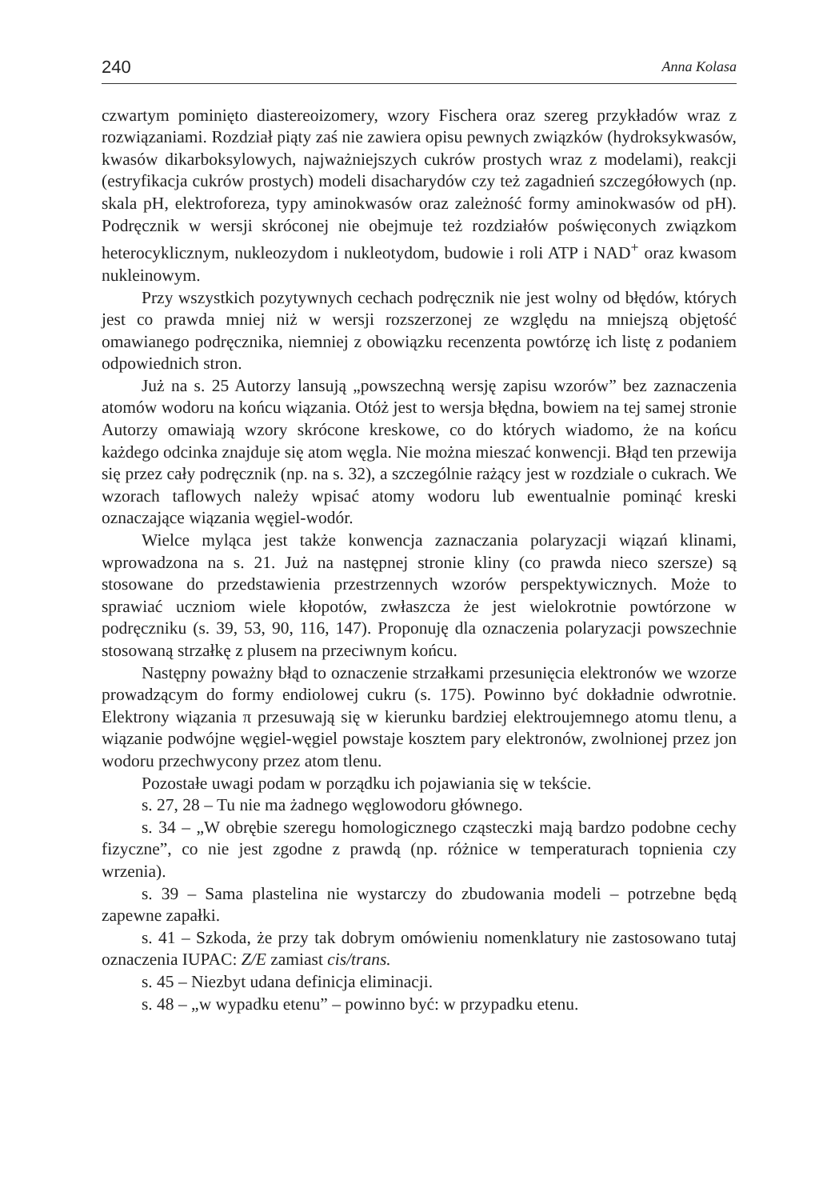240 Anna Kolasa
czwartym pominięto diastereoizomery, wzory Fischera oraz szereg przykładów wraz z rozwiązaniami. Rozdział piąty zaś nie zawiera opisu pewnych związków (hydroksykwasów, kwasów dikarboksylowych, najważniejszych cukrów prostych wraz z modelami), reakcji (estryfikacja cukrów prostych) modeli disacharydów czy też zagadnień szczegółowych (np. skala pH, elektroforeza, typy aminokwasów oraz zależność formy aminokwasów od pH). Podręcznik w wersji skróconej nie obejmuje też rozdziałów poświęconych związkom heterocyklicznym, nukleozydom i nukleotydom, budowie i roli ATP i NAD<sup>+</sup> oraz kwasom nukleinowym.
Przy wszystkich pozytywnych cechach podręcznik nie jest wolny od błędów, których jest co prawda mniej niż w wersji rozszerzonej ze względu na mniejszą objętość omawianego podręcznika, niemniej z obowiązku recenzenta powtórzę ich listę z podaniem odpowiednich stron.
Już na s. 25 Autorzy lansują „powszechną wersję zapisu wzorów” bez zaznaczenia atomów wodoru na końcu wiązania. Otóż jest to wersja błędna, bowiem na tej samej stronie Autorzy omawiają wzory skrócone kreskowe, co do których wiadomo, że na końcu każdego odcinka znajduje się atom węgla. Nie można mieszać konwencji. Błąd ten przewija się przez cały podręcznik (np. na s. 32), a szczególnie rażący jest w rozdziale o cukrach. We wzorach taflowych należy wpisać atomy wodoru lub ewentualnie pominąć kreski oznaczające wiązania węgiel-wodór.
Wielce myląca jest także konwencja zaznaczania polaryzacji wiązań klinami, wprowadzona na s. 21. Już na następnej stronie kliny (co prawda nieco szersze) są stosowane do przedstawienia przestrzennych wzorów perspektywicznych. Może to sprawiać uczniom wiele kłopotów, zwłaszcza że jest wielokrotnie powtórzone w podręczniku (s. 39, 53, 90, 116, 147). Proponuję dla oznaczenia polaryzacji powszechnie stosowaną strzałkę z plusem na przeciwnym końcu.
Następny poważny błąd to oznaczenie strzałkami przesunięcia elektronów we wzorze prowadzącym do formy endiolowej cukru (s. 175). Powinno być dokładnie odwrotnie. Elektrony wiązania π przesuwają się w kierunku bardziej elektroujemnego atomu tlenu, a wiązanie podwójne węgiel-węgiel powstaje kosztem pary elektronów, zwolnionej przez jon wodoru przechwycony przez atom tlenu.
Pozostałe uwagi podam w porządku ich pojawiania się w tekście.
s. 27, 28 – Tu nie ma żadnego węglowodoru głównego.
s. 34 – „W obrębie szeregu homologicznego cząsteczki mają bardzo podobne cechy fizyczne”, co nie jest zgodne z prawdą (np. różnice w temperaturach topnienia czy wrzenia).
s. 39 – Sama plastelina nie wystarczy do zbudowania modeli – potrzebne będą zapewne zapałki.
s. 41 – Szkoda, że przy tak dobrym omówieniu nomenklatury nie zastosowano tutaj oznaczenia IUPAC: Z/E zamiast cis/trans.
s. 45 – Niezbyt udana definicja eliminacji.
s. 48 – „w wypadku etenu” – powinno być: w przypadku etenu.